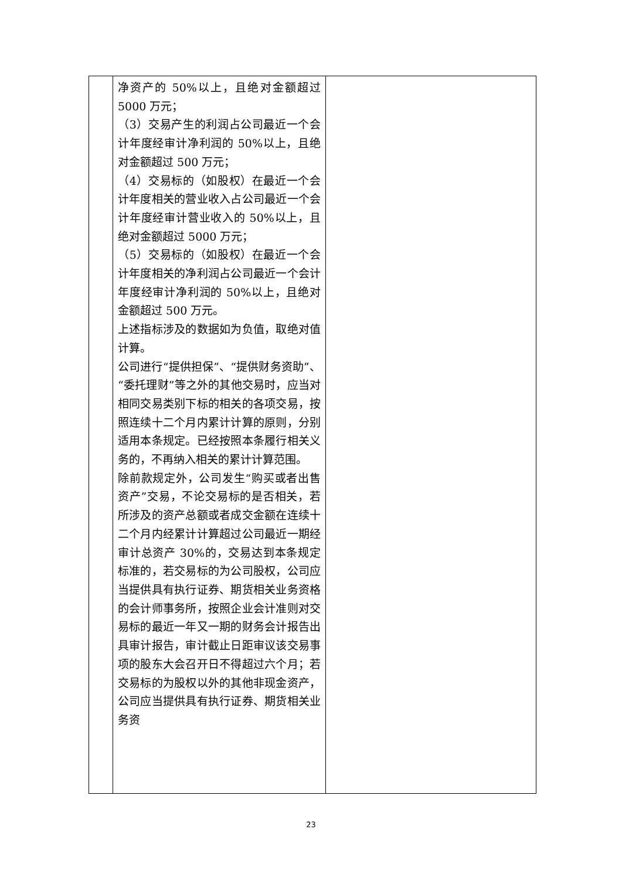| | 净资产的 50%以上，且绝对金额超过 5000 万元； （3）交易产生的利润占公司最近一个会计年度经审计净利润的 50%以上，且绝对金额超过 500 万元； （4）交易标的（如股权）在最近一个会计年度相关的营业收入占公司最近一个会计年度经审计营业收入的 50%以上，且绝对金额超过 5000 万元； （5）交易标的（如股权）在最近一个会计年度相关的净利润占公司最近一个会计年度经审计净利润的 50%以上，且绝对金额超过 500 万元。 上述指标涉及的数据如为负值，取绝对值计算。 公司进行“提供担保”、“提供财务资助”、“委托理财”等之外的其他交易时，应当对相同交易类别下标的相关的各项交易，按照连续十二个月内累计计算的原则，分别适用本条规定。已经按照本条履行相关义务的，不再纳入相关的累计计算范围。 除前款规定外，公司发生“购买或者出售资产”交易，不论交易标的是否相关，若所涉及的资产总额或者成交金额在连续十二个月内经累计计算超过公司最近一期经审计总资产 30%的，交易达到本条规定标准的，若交易标的为公司股权，公司应当提供具有执行证券、期货相关业务资格的会计师事务所，按照企业会计准则对交易标的最近一年又一期的财务会计报告出具审计报告，审计截止日距审议该交易事项的股东大会召开日不得超过六个月；若交易标的为股权以外的其他非现金资产，公司应当提供具有执行证券、期货相关业务资 | |
23